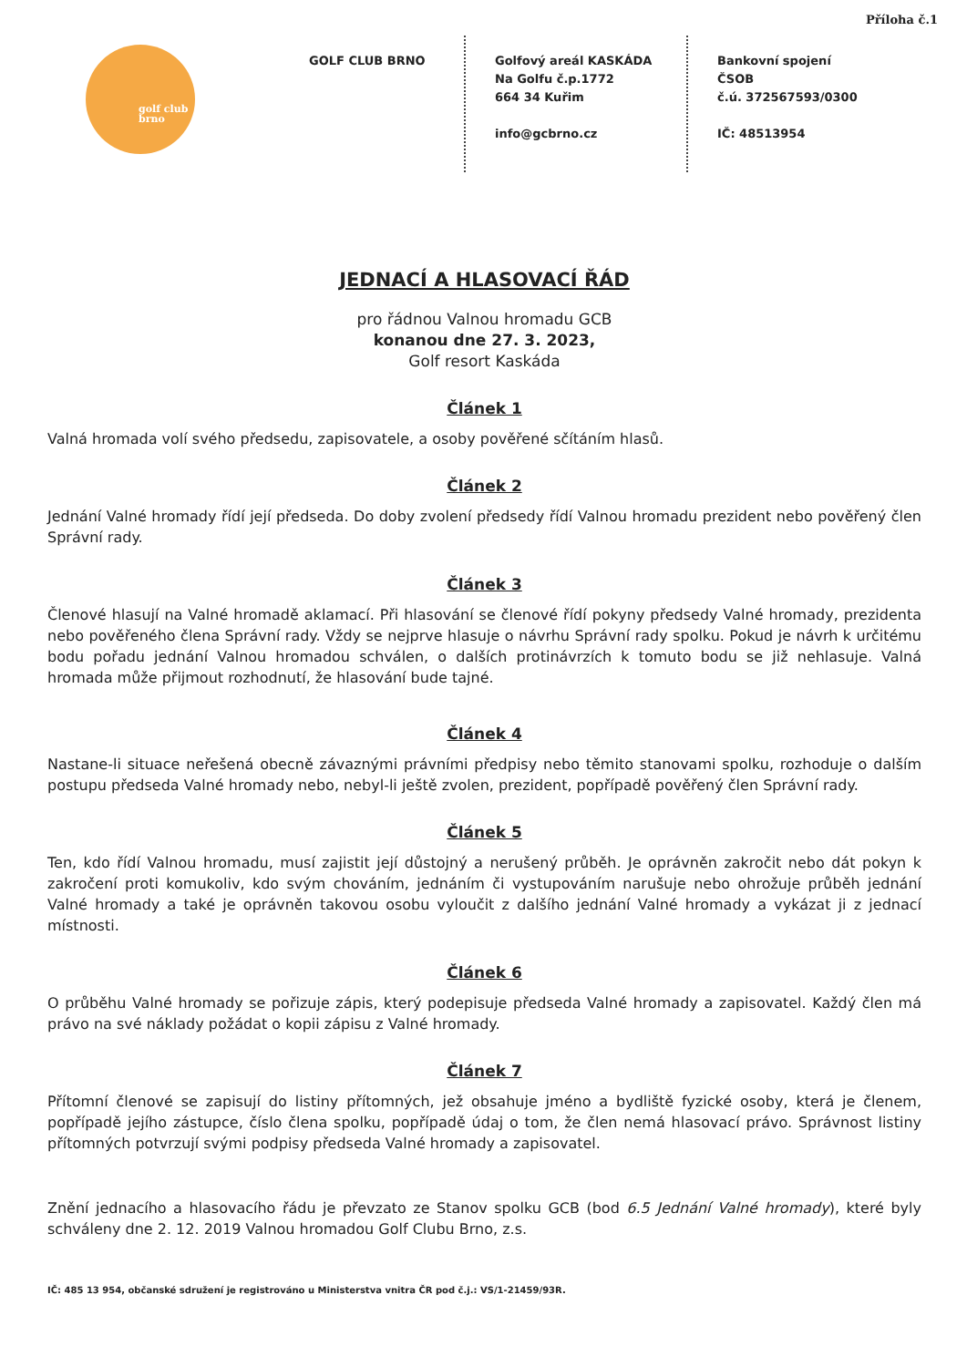Příloha č.1
golf club
brno
GOLF CLUB BRNO Golfový areál KASKÁDA
Na Golfu č.p.1772
664 34 Kuřim
info@gcbrno.cz
Bankovní spojení
ČSOB
č.ú. 372567593/0300
IČ: 48513954
JEDNACÍ A HLASOVACÍ ŘÁD
pro řádnou Valnou hromadu GCB
konanou dne 27. 3. 2023,
Golf resort Kaskáda
Článek 1
Valná hromada volí svého předsedu, zapisovatele, a osoby pověřené sčítáním hlasů.
Článek 2
Jednání Valné hromady řídí její předseda. Do doby zvolení předsedy řídí Valnou hromadu prezident nebo pověřený člen Správní rady.
Článek 3
Členové hlasují na Valné hromadě aklamací. Při hlasování se členové řídí pokyny předsedy Valné hromady, prezidenta nebo pověřeného člena Správní rady. Vždy se nejprve hlasuje o návrhu Správní rady spolku. Pokud je návrh k určitému bodu pořadu jednání Valnou hromadou schválen, o dalších protinávrzích k tomuto bodu se již nehlasuje. Valná hromada může přijmout rozhodnutí, že hlasování bude tajné.
Článek 4
Nastane-li situace neřešená obecně závaznými právními předpisy nebo těmito stanovami spolku, rozhoduje o dalším postupu předseda Valné hromady nebo, nebyl-li ještě zvolen, prezident, popřípadě pověřený člen Správní rady.
Článek 5
Ten, kdo řídí Valnou hromadu, musí zajistit její důstojný a nerušený průběh. Je oprávněn zakročit nebo dát pokyn k zakročení proti komukoliv, kdo svým chováním, jednáním či vystupováním narušuje nebo ohrožuje průběh jednání Valné hromady a také je oprávněn takovou osobu vyloučit z dalšího jednání Valné hromady a vykázat ji z jednací místnosti.
Článek 6
O průběhu Valné hromady se pořizuje zápis, který podepisuje předseda Valné hromady a zapisovatel. Každý člen má právo na své náklady požádat o kopii zápisu z Valné hromady.
Článek 7
Přítomní členové se zapisují do listiny přítomných, jež obsahuje jméno a bydliště fyzické osoby, která je členem, popřípadě jejího zástupce, číslo člena spolku, popřípadě údaj o tom, že člen nemá hlasovací právo. Správnost listiny přítomných potvrzují svými podpisy předseda Valné hromady a zapisovatel.
Znění jednacího a hlasovacího řádu je převzato ze Stanov spolku GCB (bod 6.5 Jednání Valné hromady), které byly schváleny dne 2. 12. 2019 Valnou hromadou Golf Clubu Brno, z.s.
IČ: 485 13 954, občanské sdružení je registrováno u Ministerstva vnitra ČR pod č.j.: VS/1-21459/93R.